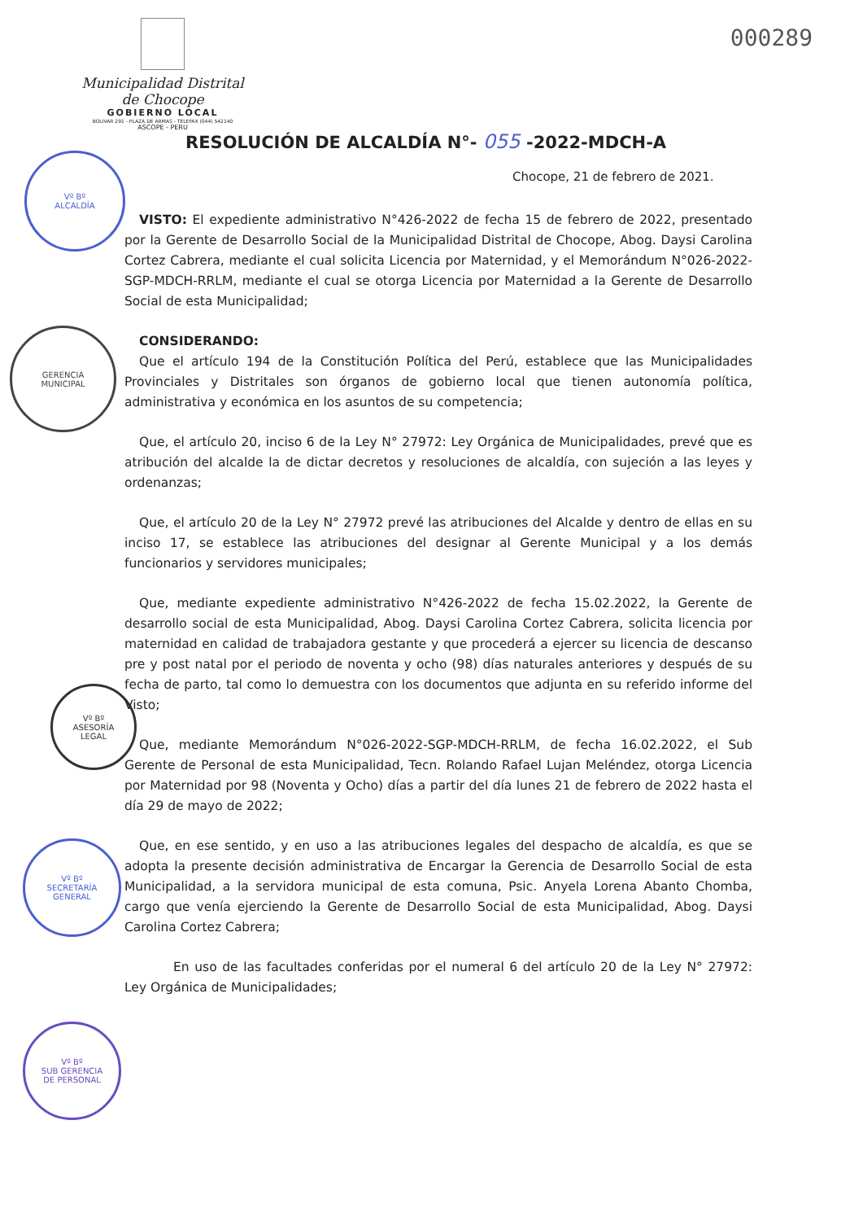000289
Municipalidad Distrital de Chocope
GOBIERNO LOCAL
BOLIVAR 291 - PLAZA DE ARMAS - TELEFAX (044) 542140
ASCOPE - PERU
RESOLUCIÓN DE ALCALDÍA N°- 055 -2022-MDCH-A
Chocope, 21 de febrero de 2021.
Vº Bº
ALCALDÍA
GERENCIA
MUNICIPAL
Vº Bº
ASESORÍA
LEGAL
Vº Bº
SECRETARÍA
GENERAL
Vº Bº
SUB GERENCIA
DE PERSONAL
VISTO: El expediente administrativo N°426-2022 de fecha 15 de febrero de 2022, presentado por la Gerente de Desarrollo Social de la Municipalidad Distrital de Chocope, Abog. Daysi Carolina Cortez Cabrera, mediante el cual solicita Licencia por Maternidad, y el Memorándum N°026-2022-SGP-MDCH-RRLM, mediante el cual se otorga Licencia por Maternidad a la Gerente de Desarrollo Social de esta Municipalidad;
CONSIDERANDO:
Que el artículo 194 de la Constitución Política del Perú, establece que las Municipalidades Provinciales y Distritales son órganos de gobierno local que tienen autonomía política, administrativa y económica en los asuntos de su competencia;
Que, el artículo 20, inciso 6 de la Ley N° 27972: Ley Orgánica de Municipalidades, prevé que es atribución del alcalde la de dictar decretos y resoluciones de alcaldía, con sujeción a las leyes y ordenanzas;
Que, el artículo 20 de la Ley N° 27972 prevé las atribuciones del Alcalde y dentro de ellas en su inciso 17, se establece las atribuciones del designar al Gerente Municipal y a los demás funcionarios y servidores municipales;
Que, mediante expediente administrativo N°426-2022 de fecha 15.02.2022, la Gerente de desarrollo social de esta Municipalidad, Abog. Daysi Carolina Cortez Cabrera, solicita licencia por maternidad en calidad de trabajadora gestante y que procederá a ejercer su licencia de descanso pre y post natal por el periodo de noventa y ocho (98) días naturales anteriores y después de su fecha de parto, tal como lo demuestra con los documentos que adjunta en su referido informe del Visto;
Que, mediante Memorándum N°026-2022-SGP-MDCH-RRLM, de fecha 16.02.2022, el Sub Gerente de Personal de esta Municipalidad, Tecn. Rolando Rafael Lujan Meléndez, otorga Licencia por Maternidad por 98 (Noventa y Ocho) días a partir del día lunes 21 de febrero de 2022 hasta el día 29 de mayo de 2022;
Que, en ese sentido, y en uso a las atribuciones legales del despacho de alcaldía, es que se adopta la presente decisión administrativa de Encargar la Gerencia de Desarrollo Social de esta Municipalidad, a la servidora municipal de esta comuna, Psic. Anyela Lorena Abanto Chomba, cargo que venía ejerciendo la Gerente de Desarrollo Social de esta Municipalidad, Abog. Daysi Carolina Cortez Cabrera;
En uso de las facultades conferidas por el numeral 6 del artículo 20 de la Ley N° 27972: Ley Orgánica de Municipalidades;